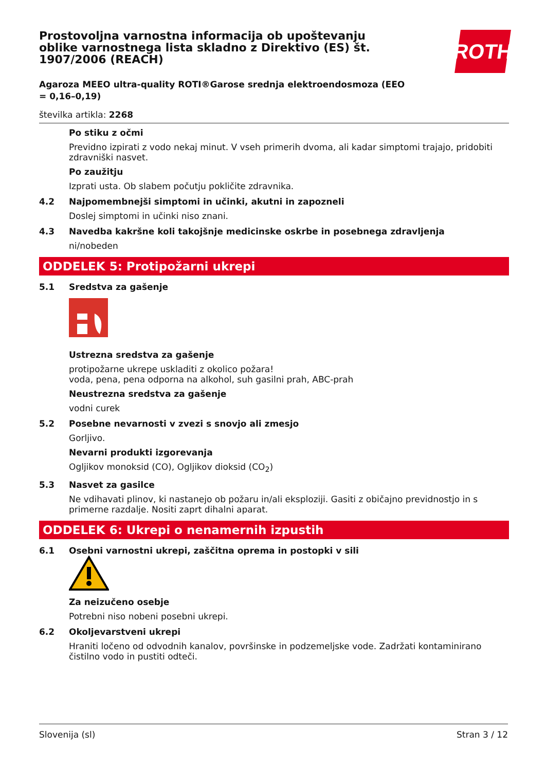ROTH
Prostovoljna varnostna informacija ob upoštevanju oblike varnostnega lista skladno z Direktivo (ES) št. 1907/2006 (REACH)
Agaroza MEEO ultra-quality ROTI®Garose srednja elektroendosmoza (EEO = 0,16–0,19)
številka artikla: 2268
Po stiku z očmi
Previdno izpirati z vodo nekaj minut. V vseh primerih dvoma, ali kadar simptomi trajajo, pridobiti zdravniški nasvet.
Po zaužitju
Izprati usta. Ob slabem počutju pokličite zdravnika.
4.2 Najpomembnejši simptomi in učinki, akutni in zapozneli
Doslej simptomi in učinki niso znani.
4.3 Navedba kakršne koli takojšnje medicinske oskrbe in posebnega zdravljenja
ni/nobeden
ODDELEK 5: Protipožarni ukrepi
5.1 Sredstva za gašenje
Ustrezna sredstva za gašenje
protipožarne ukrepe uskladiti z okolico požara!
voda, pena, pena odporna na alkohol, suh gasilni prah, ABC-prah
Neustrezna sredstva za gašenje
vodni curek
5.2 Posebne nevarnosti v zvezi s snovjo ali zmesjo
Gorljivo.
Nevarni produkti izgorevanja
Ogljikov monoksid (CO), Ogljikov dioksid (CO<sub>2</sub>)
5.3 Nasvet za gasilce
Ne vdihavati plinov, ki nastanejo ob požaru in/ali eksploziji. Gasiti z običajno previdnostjo in s primerne razdalje. Nositi zaprt dihalni aparat.
ODDELEK 6: Ukrepi o nenamernih izpustih
6.1 Osebni varnostni ukrepi, zaščitna oprema in postopki v sili
Za neizučeno osebje
Potrebni niso nobeni posebni ukrepi.
6.2 Okoljevarstveni ukrepi
Hraniti ločeno od odvodnih kanalov, površinske in podzemeljske vode. Zadržati kontaminirano čistilno vodo in pustiti odteči.
Slovenija (sl) Stran 3 / 12